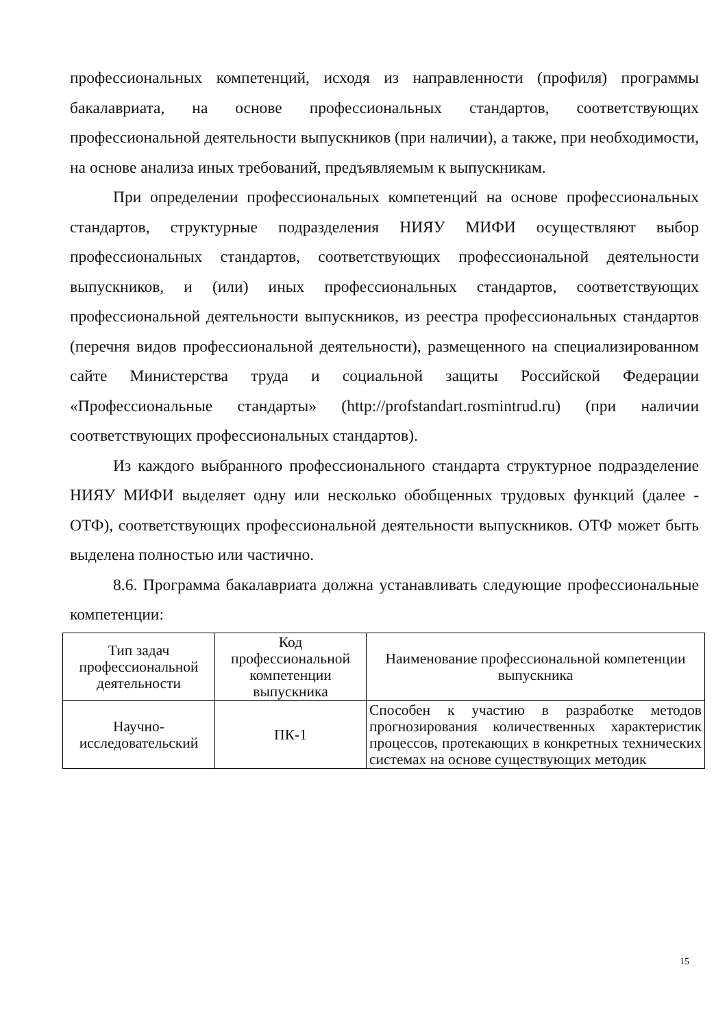профессиональных компетенций, исходя из направленности (профиля) программы бакалавриата, на основе профессиональных стандартов, соответствующих профессиональной деятельности выпускников (при наличии), а также, при необходимости, на основе анализа иных требований, предъявляемым к выпускникам.
При определении профессиональных компетенций на основе профессиональных стандартов, структурные подразделения НИЯУ МИФИ осуществляют выбор профессиональных стандартов, соответствующих профессиональной деятельности выпускников, и (или) иных профессиональных стандартов, соответствующих профессиональной деятельности выпускников, из реестра профессиональных стандартов (перечня видов профессиональной деятельности), размещенного на специализированном сайте Министерства труда и социальной защиты Российской Федерации «Профессиональные стандарты» (http://profstandart.rosmintrud.ru) (при наличии соответствующих профессиональных стандартов).
Из каждого выбранного профессионального стандарта структурное подразделение НИЯУ МИФИ выделяет одну или несколько обобщенных трудовых функций (далее - ОТФ), соответствующих профессиональной деятельности выпускников. ОТФ может быть выделена полностью или частично.
8.6. Программа бакалавриата должна устанавливать следующие профессиональные компетенции:
| Тип задач профессиональной деятельности | Код профессиональной компетенции выпускника | Наименование профессиональной компетенции выпускника |
| --- | --- | --- |
| Научно-исследовательский | ПК-1 | Способен к участию в разработке методов прогнозирования количественных характеристик процессов, протекающих в конкретных технических системах на основе существующих методик |
15